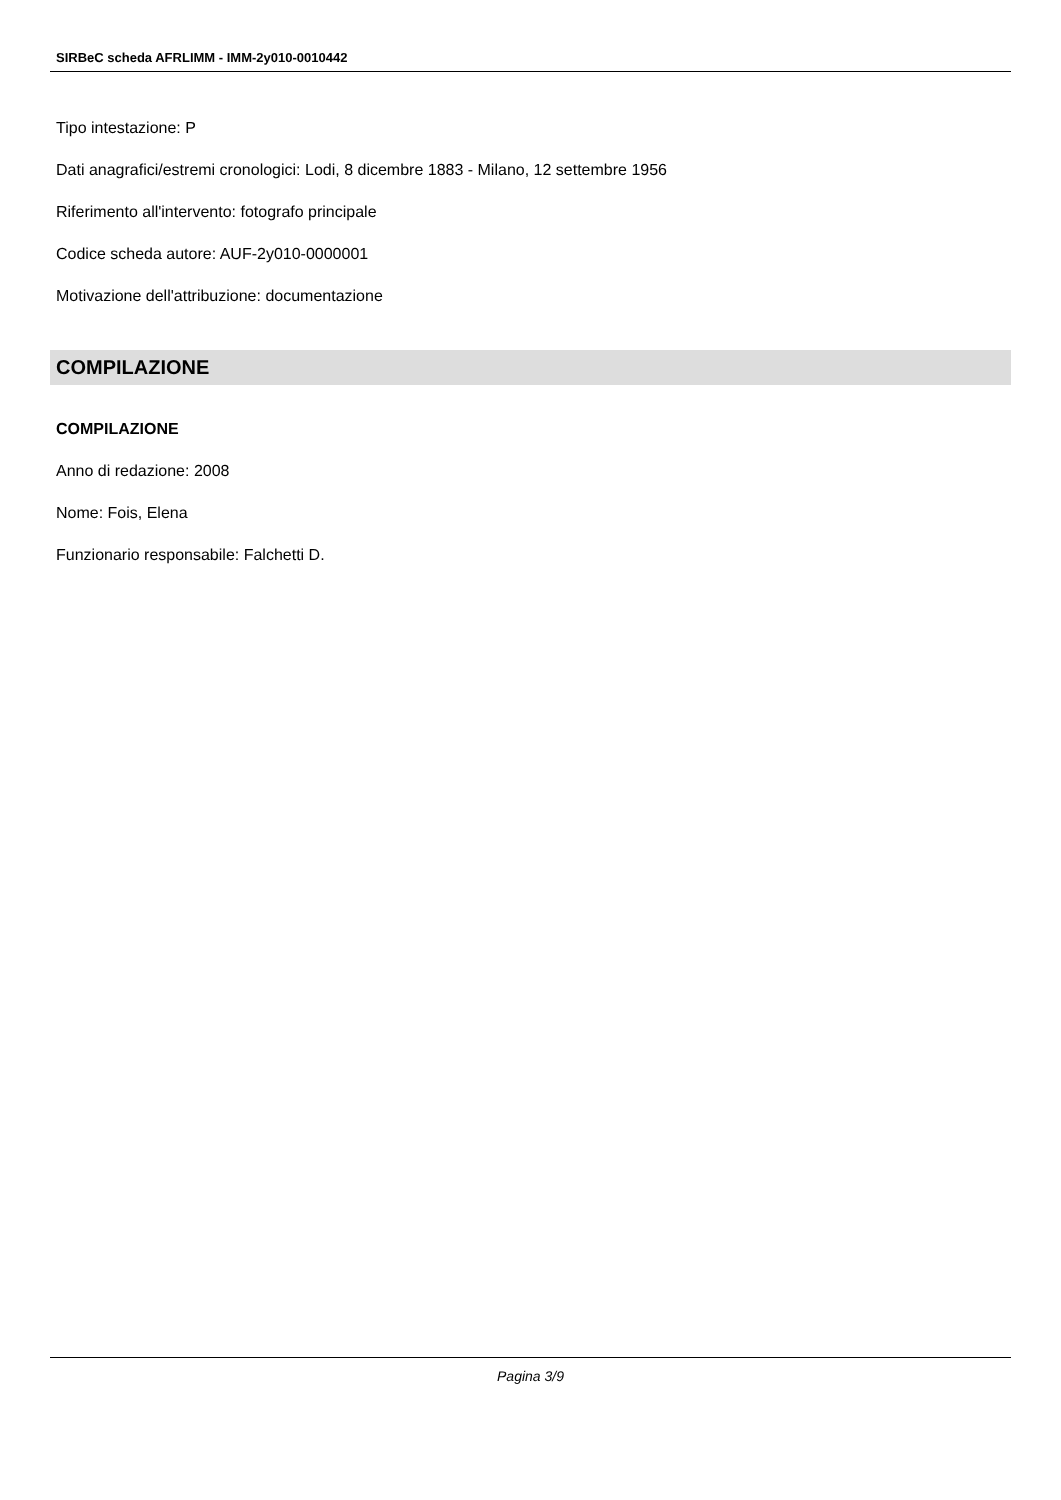SIRBeC scheda AFRLIMM - IMM-2y010-0010442
Tipo intestazione: P
Dati anagrafici/estremi cronologici: Lodi, 8 dicembre 1883 - Milano, 12 settembre 1956
Riferimento all'intervento: fotografo principale
Codice scheda autore: AUF-2y010-0000001
Motivazione dell'attribuzione: documentazione
COMPILAZIONE
COMPILAZIONE
Anno di redazione: 2008
Nome: Fois, Elena
Funzionario responsabile: Falchetti D.
Pagina 3/9